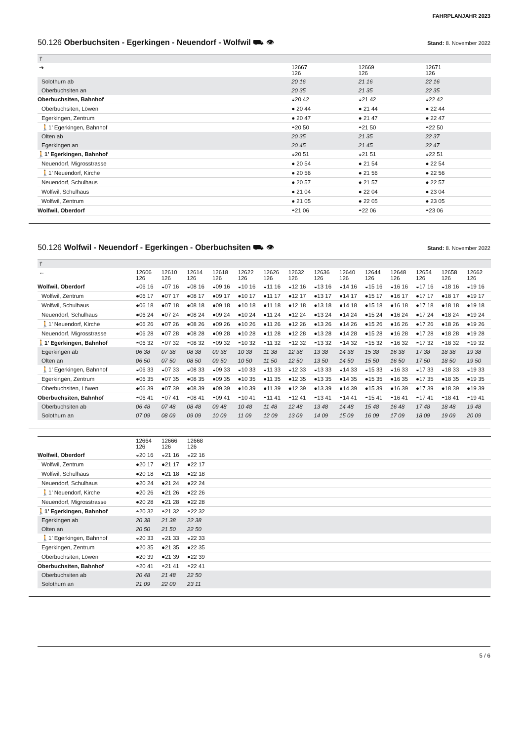FAHRPLANJAHR 2023
50.126 Oberbuchsiten - Egerkingen - Neuendorf - Wolfwil ⛟ 👁 Stand: 8. November 2022
| † | | | |
| ➔ | 12667 126 | 12669 126 | 12671 126 |
| Solothurn ab | 20 16 | 21 16 | 22 16 |
| Oberbuchsiten an | 20 35 | 21 35 | 22 35 |
| Oberbuchsiten, Bahnhof | ◒20 42 | ◒21 42 | ◒22 42 |
| Oberbuchsiten, Löwen | ● 20 44 | ● 21 44 | ● 22 44 |
| Egerkingen, Zentrum | ● 20 47 | ● 21 47 | ● 22 47 |
| 🚶1’ Egerkingen, Bahnhof | ◓20 50 | ◓21 50 | ◓22 50 |
| Olten ab | 20 35 | 21 35 | 22 37 |
| Egerkingen an | 20 45 | 21 45 | 22 47 |
| 🚶1’ Egerkingen, Bahnhof | ◒20 51 | ◒21 51 | ◒22 51 |
| Neuendorf, Migrosstrasse | ● 20 54 | ● 21 54 | ● 22 54 |
| 🚶1’ Neuendorf, Kirche | ● 20 56 | ● 21 56 | ● 22 56 |
| Neuendorf, Schulhaus | ● 20 57 | ● 21 57 | ● 22 57 |
| Wolfwil, Schulhaus | ● 21 04 | ● 22 04 | ● 23 04 |
| Wolfwil, Zentrum | ● 21 05 | ● 22 05 | ● 23 05 |
| Wolfwil, Oberdorf | ◓21 06 | ◓22 06 | ◓23 06 |
50.126 Wolfwil - Neuendorf - Egerkingen - Oberbuchsiten ⛟ 👁 Stand: 8. November 2022
| † | | | | | | | | | | | | | | |
| ← | 12606 126 | 12610 126 | 12614 126 | 12618 126 | 12622 126 | 12626 126 | 12632 126 | 12636 126 | 12640 126 | 12644 126 | 12648 126 | 12654 126 | 12658 126 | 12662 126 |
| Wolfwil, Oberdorf | ◒06 16 | ◒07 16 | ◒08 16 | ◒09 16 | ◒10 16 | ◒11 16 | ◒12 16 | ◒13 16 | ◒14 16 | ◒15 16 | ◒16 16 | ◒17 16 | ◒18 16 | ◒19 16 |
| Wolfwil, Zentrum | ●06 17 | ●07 17 | ●08 17 | ●09 17 | ●10 17 | ●11 17 | ●12 17 | ●13 17 | ●14 17 | ●15 17 | ●16 17 | ●17 17 | ●18 17 | ●19 17 |
| Wolfwil, Schulhaus | ●06 18 | ●07 18 | ●08 18 | ●09 18 | ●10 18 | ●11 18 | ●12 18 | ●13 18 | ●14 18 | ●15 18 | ●16 18 | ●17 18 | ●18 18 | ●19 18 |
| Neuendorf, Schulhaus | ●06 24 | ●07 24 | ●08 24 | ●09 24 | ●10 24 | ●11 24 | ●12 24 | ●13 24 | ●14 24 | ●15 24 | ●16 24 | ●17 24 | ●18 24 | ●19 24 |
| 🚶1’ Neuendorf, Kirche | ●06 26 | ●07 26 | ●08 26 | ●09 26 | ●10 26 | ●11 26 | ●12 26 | ●13 26 | ●14 26 | ●15 26 | ●16 26 | ●17 26 | ●18 26 | ●19 26 |
| Neuendorf, Migrosstrasse | ●06 28 | ●07 28 | ●08 28 | ●09 28 | ●10 28 | ●11 28 | ●12 28 | ●13 28 | ●14 28 | ●15 28 | ●16 28 | ●17 28 | ●18 28 | ●19 28 |
| 🚶1’ Egerkingen, Bahnhof | ◓06 32 | ◓07 32 | ◓08 32 | ◓09 32 | ◓10 32 | ◓11 32 | ◓12 32 | ◓13 32 | ◓14 32 | ◓15 32 | ◓16 32 | ◓17 32 | ◓18 32 | ◓19 32 |
| Egerkingen ab | 06 38 | 07 38 | 08 38 | 09 38 | 10 38 | 11 38 | 12 38 | 13 38 | 14 38 | 15 38 | 16 38 | 17 38 | 18 38 | 19 38 |
| Olten an | 06 50 | 07 50 | 08 50 | 09 50 | 10 50 | 11 50 | 12 50 | 13 50 | 14 50 | 15 50 | 16 50 | 17 50 | 18 50 | 19 50 |
| 🚶1’ Egerkingen, Bahnhof | ◒06 33 | ◒07 33 | ◒08 33 | ◒09 33 | ◒10 33 | ◒11 33 | ◒12 33 | ◒13 33 | ◒14 33 | ◒15 33 | ◒16 33 | ◒17 33 | ◒18 33 | ◒19 33 |
| Egerkingen, Zentrum | ●06 35 | ●07 35 | ●08 35 | ●09 35 | ●10 35 | ●11 35 | ●12 35 | ●13 35 | ●14 35 | ●15 35 | ●16 35 | ●17 35 | ●18 35 | ●19 35 |
| Oberbuchsiten, Löwen | ●06 39 | ●07 39 | ●08 39 | ●09 39 | ●10 39 | ●11 39 | ●12 39 | ●13 39 | ●14 39 | ●15 39 | ●16 39 | ●17 39 | ●18 39 | ●19 39 |
| Oberbuchsiten, Bahnhof | ◓06 41 | ◓07 41 | ◓08 41 | ◓09 41 | ◓10 41 | ◓11 41 | ◓12 41 | ◓13 41 | ◓14 41 | ◓15 41 | ◓16 41 | ◓17 41 | ◓18 41 | ◓19 41 |
| Oberbuchsiten ab | 06 48 | 07 48 | 08 48 | 09 48 | 10 48 | 11 48 | 12 48 | 13 48 | 14 48 | 15 48 | 16 48 | 17 48 | 18 48 | 19 48 |
| Solothurn an | 07 09 | 08 09 | 09 09 | 10 09 | 11 09 | 12 09 | 13 09 | 14 09 | 15 09 | 16 09 | 17 09 | 18 09 | 19 09 | 20 09 |
| | 12664 126 | 12666 126 | 12668 126 | |
| Wolfwil, Oberdorf | ◒20 16 | ◒21 16 | ◒22 16 | |
| Wolfwil, Zentrum | ●20 17 | ●21 17 | ●22 17 | |
| Wolfwil, Schulhaus | ●20 18 | ●21 18 | ●22 18 | |
| Neuendorf, Schulhaus | ●20 24 | ●21 24 | ●22 24 | |
| 🚶1’ Neuendorf, Kirche | ●20 26 | ●21 26 | ●22 26 | |
| Neuendorf, Migrosstrasse | ●20 28 | ●21 28 | ●22 28 | |
| 🚶1’ Egerkingen, Bahnhof | ◓20 32 | ◓21 32 | ◓22 32 | |
| Egerkingen ab | 20 38 | 21 38 | 22 38 | |
| Olten an | 20 50 | 21 50 | 22 50 | |
| 🚶1’ Egerkingen, Bahnhof | ◒20 33 | ◒21 33 | ◒22 33 | |
| Egerkingen, Zentrum | ●20 35 | ●21 35 | ●22 35 | |
| Oberbuchsiten, Löwen | ●20 39 | ●21 39 | ●22 39 | |
| Oberbuchsiten, Bahnhof | ◓20 41 | ◓21 41 | ◓22 41 | |
| Oberbuchsiten ab | 20 48 | 21 48 | 22 50 | |
| Solothurn an | 21 09 | 22 09 | 23 11 | |
5 / 6